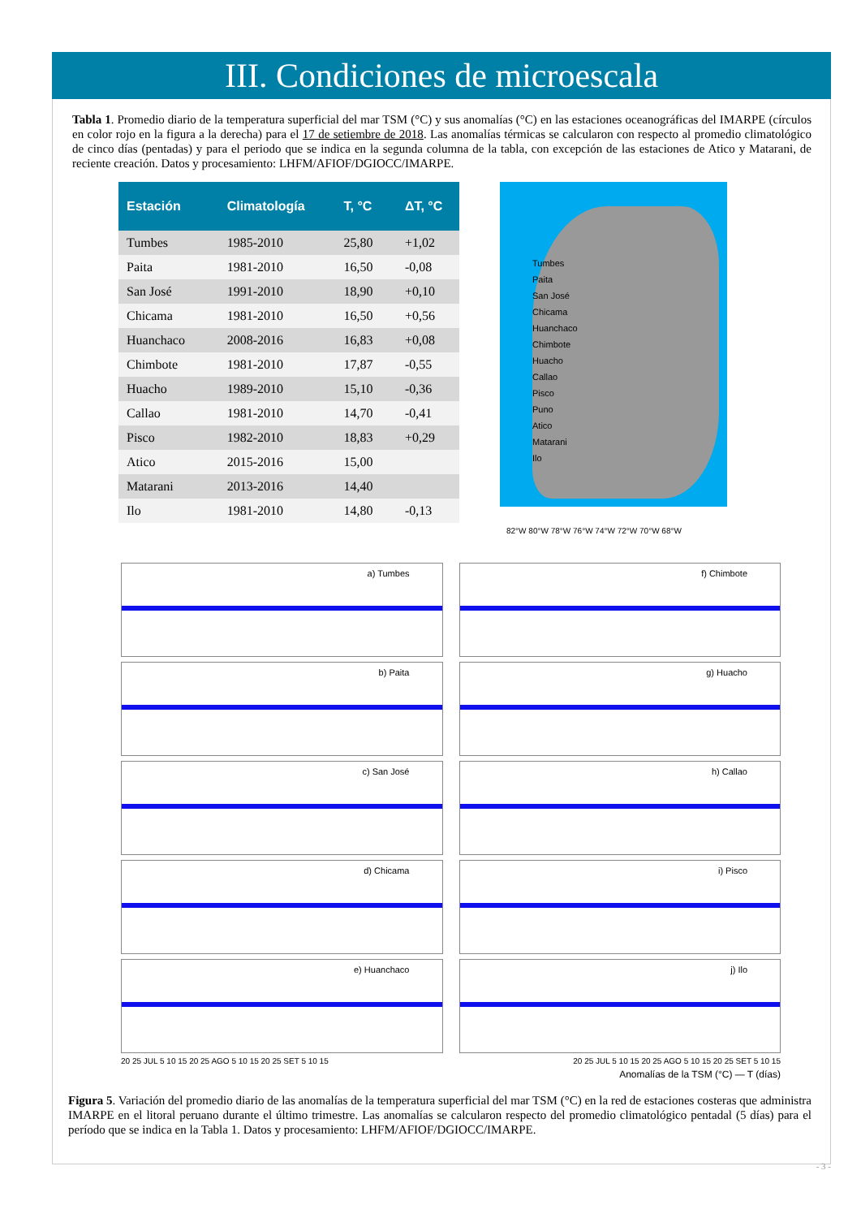III. Condiciones de microescala
Tabla 1. Promedio diario de la temperatura superficial del mar TSM (°C) y sus anomalías (°C) en las estaciones oceanográficas del IMARPE (círculos en color rojo en la figura a la derecha) para el 17 de setiembre de 2018. Las anomalías térmicas se calcularon con respecto al promedio climatológico de cinco días (pentadas) y para el periodo que se indica en la segunda columna de la tabla, con excepción de las estaciones de Atico y Matarani, de reciente creación. Datos y procesamiento: LHFM/AFIOF/DGIOCC/IMARPE.
| Estación | Climatología | T, °C | ΔT, °C |
| --- | --- | --- | --- |
| Tumbes | 1985-2010 | 25,80 | +1,02 |
| Paita | 1981-2010 | 16,50 | -0,08 |
| San José | 1991-2010 | 18,90 | +0,10 |
| Chicama | 1981-2010 | 16,50 | +0,56 |
| Huanchaco | 2008-2016 | 16,83 | +0,08 |
| Chimbote | 1981-2010 | 17,87 | -0,55 |
| Huacho | 1989-2010 | 15,10 | -0,36 |
| Callao | 1981-2010 | 14,70 | -0,41 |
| Pisco | 1982-2010 | 18,83 | +0,29 |
| Atico | 2015-2016 | 15,00 | |
| Matarani | 2013-2016 | 14,40 | |
| Ilo | 1981-2010 | 14,80 | -0,13 |
Tumbes
Paita
San José
Chicama
Huanchaco
Chimbote
Huacho
Callao
Pisco
Puno
Atico
Matarani
Ilo
82°W 80°W 78°W 76°W 74°W 72°W 70°W 68°W
a) Tumbes
f) Chimbote
b) Paita
g) Huacho
c) San José
h) Callao
d) Chicama
i) Pisco
e) Huanchaco
j) Ilo
20 25 JUL 5 10 15 20 25 AGO 5 10 15 20 25 SET 5 10 15 20 25 JUL 5 10 15 20 25 AGO 5 10 15 20 25 SET 5 10 15
Anomalías de la TSM (°C) — T (días)
Figura 5. Variación del promedio diario de las anomalías de la temperatura superficial del mar TSM (°C) en la red de estaciones costeras que administra IMARPE en el litoral peruano durante el último trimestre. Las anomalías se calcularon respecto del promedio climatológico pentadal (5 días) para el período que se indica en la Tabla 1. Datos y procesamiento: LHFM/AFIOF/DGIOCC/IMARPE.
- 3 -